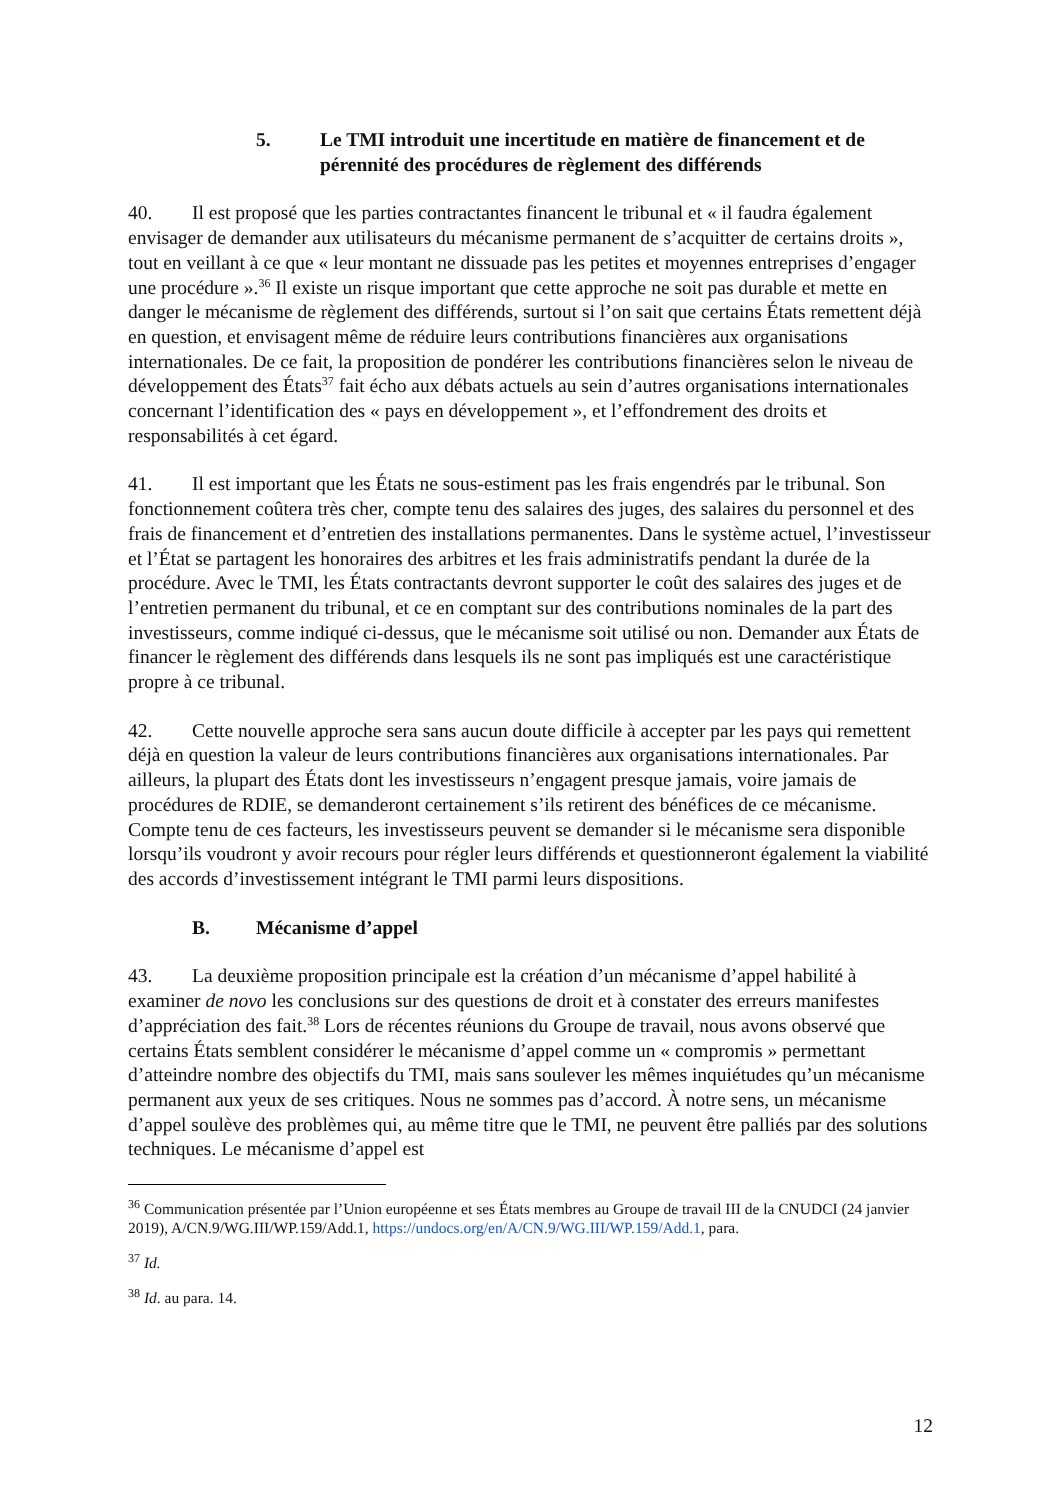5. Le TMI introduit une incertitude en matière de financement et de pérennité des procédures de règlement des différends
40. Il est proposé que les parties contractantes financent le tribunal et « il faudra également envisager de demander aux utilisateurs du mécanisme permanent de s’acquitter de certains droits », tout en veillant à ce que « leur montant ne dissuade pas les petites et moyennes entreprises d’engager une procédure ».<sup>36</sup> Il existe un risque important que cette approche ne soit pas durable et mette en danger le mécanisme de règlement des différends, surtout si l’on sait que certains États remettent déjà en question, et envisagent même de réduire leurs contributions financières aux organisations internationales. De ce fait, la proposition de pondérer les contributions financières selon le niveau de développement des États<sup>37</sup> fait écho aux débats actuels au sein d’autres organisations internationales concernant l’identification des « pays en développement », et l’effondrement des droits et responsabilités à cet égard.
41. Il est important que les États ne sous-estiment pas les frais engendrés par le tribunal. Son fonctionnement coûtera très cher, compte tenu des salaires des juges, des salaires du personnel et des frais de financement et d’entretien des installations permanentes. Dans le système actuel, l’investisseur et l’État se partagent les honoraires des arbitres et les frais administratifs pendant la durée de la procédure. Avec le TMI, les États contractants devront supporter le coût des salaires des juges et de l’entretien permanent du tribunal, et ce en comptant sur des contributions nominales de la part des investisseurs, comme indiqué ci-dessus, que le mécanisme soit utilisé ou non. Demander aux États de financer le règlement des différends dans lesquels ils ne sont pas impliqués est une caractéristique propre à ce tribunal.
42. Cette nouvelle approche sera sans aucun doute difficile à accepter par les pays qui remettent déjà en question la valeur de leurs contributions financières aux organisations internationales. Par ailleurs, la plupart des États dont les investisseurs n’engagent presque jamais, voire jamais de procédures de RDIE, se demanderont certainement s’ils retirent des bénéfices de ce mécanisme. Compte tenu de ces facteurs, les investisseurs peuvent se demander si le mécanisme sera disponible lorsqu’ils voudront y avoir recours pour régler leurs différends et questionneront également la viabilité des accords d’investissement intégrant le TMI parmi leurs dispositions.
B. Mécanisme d’appel
43. La deuxième proposition principale est la création d’un mécanisme d’appel habilité à examiner de novo les conclusions sur des questions de droit et à constater des erreurs manifestes d’appréciation des fait.<sup>38</sup> Lors de récentes réunions du Groupe de travail, nous avons observé que certains États semblent considérer le mécanisme d’appel comme un « compromis » permettant d’atteindre nombre des objectifs du TMI, mais sans soulever les mêmes inquiétudes qu’un mécanisme permanent aux yeux de ses critiques. Nous ne sommes pas d’accord. À notre sens, un mécanisme d’appel soulève des problèmes qui, au même titre que le TMI, ne peuvent être palliés par des solutions techniques. Le mécanisme d’appel est
<sup>36</sup> Communication présentée par l’Union européenne et ses États membres au Groupe de travail III de la CNUDCI (24 janvier 2019), A/CN.9/WG.III/WP.159/Add.1, https://undocs.org/en/A/CN.9/WG.III/WP.159/Add.1, para.
<sup>37</sup> Id.
<sup>38</sup> Id. au para. 14.
12